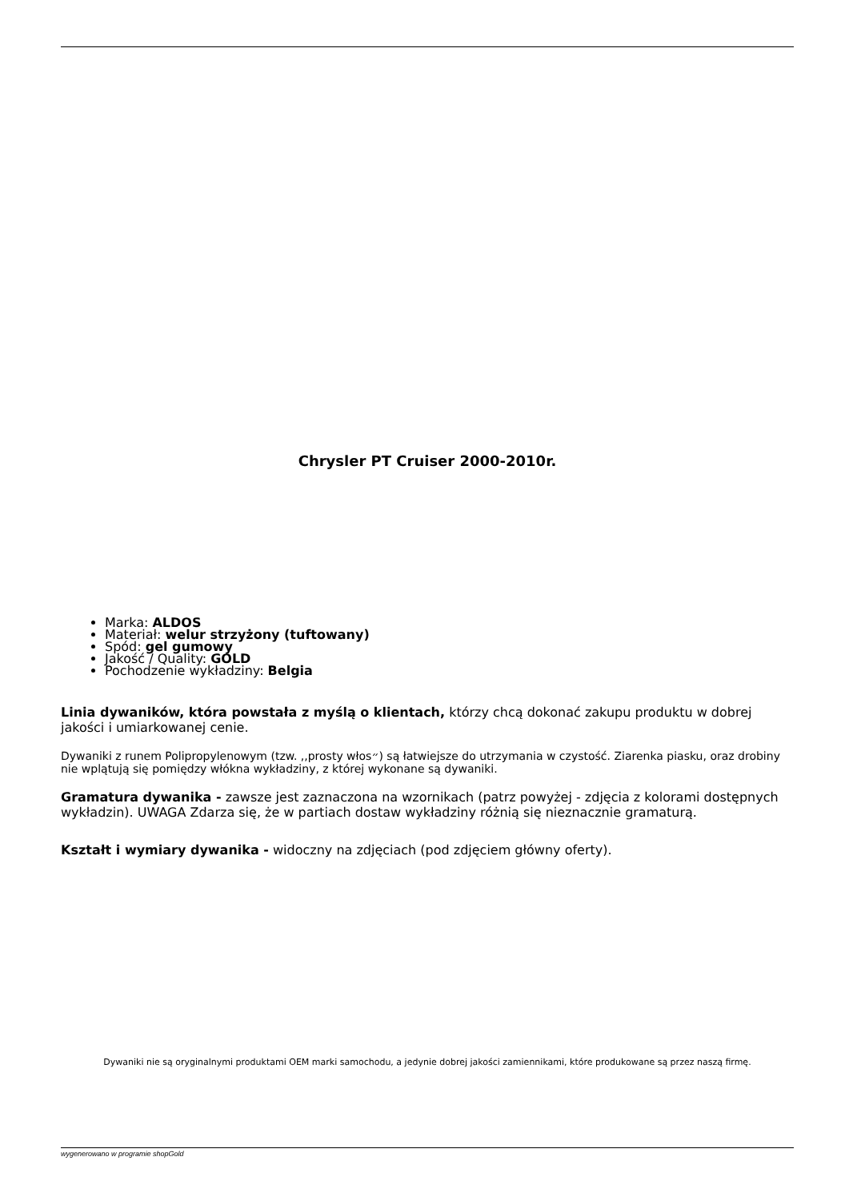Chrysler PT Cruiser 2000-2010r.
Marka: ALDOS
Materiał: welur strzyżony (tuftowany)
Spód: gel gumowy
Jakość / Quality: GOLD
Pochodzenie wykładziny: Belgia
Linia dywaników, która powstała z myślą o klientach, którzy chcą dokonać zakupu produktu w dobrej jakości i umiarkowanej cenie.
Dywaniki z runem Polipropylenowym (tzw. ,,prosty włos״) są łatwiejsze do utrzymania w czystość. Ziarenka piasku, oraz drobiny nie wplątują się pomiędzy włókna wykładziny, z której wykonane są dywaniki.
Gramatura dywanika - zawsze jest zaznaczona na wzornikach (patrz powyżej - zdjęcia z kolorami dostępnych wykładzin). UWAGA Zdarza się, że w partiach dostaw wykładziny różnią się nieznacznie gramaturą.
Kształt i wymiary dywanika - widoczny na zdjęciach (pod zdjęciem główny oferty).
Dywaniki nie są oryginalnymi produktami OEM marki samochodu, a jedynie dobrej jakości zamiennikami, które produkowane są przez naszą firmę.
wygenerowano w programie shopGold